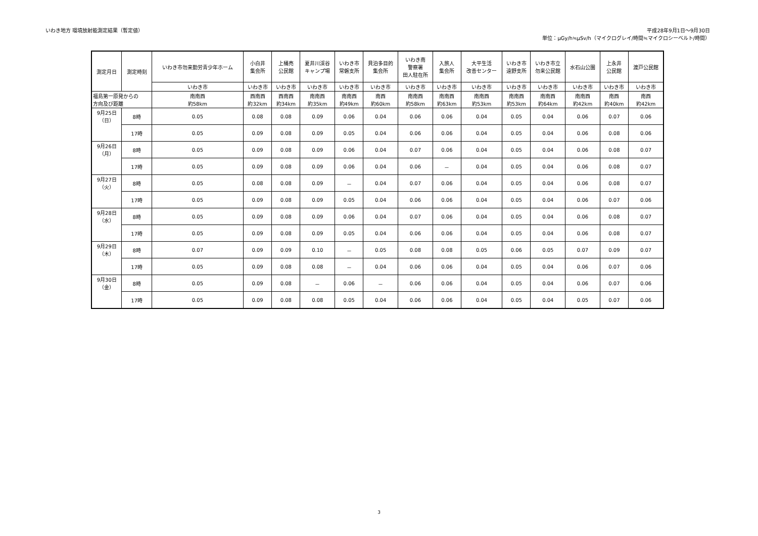いわき地方 環境放射能測定結果（暫定値）
平成28年9月1日～9月30日
単位：μGy/h≒μSv/h（マイクログレイ/時間≒マイクロシーベルト/時間）
| 測定月日 | 測定時刻 | いわき市勿来勤労青少年ホーム | 小白井 集会所 | 上桶売 公民館 | 夏井川渓谷 キャンプ場 | いわき市 常磐支所 | 貝泊多目的 集会所 | いわき南 警察署 田人駐在所 | 入旅人 集会所 | 大平生活 改善センター | いわき市 遠野支所 | いわき市立 勿来公民館 | 水石山公園 | 上永井 公民館 | 渡戸公民館 |
| --- | --- | --- | --- | --- | --- | --- | --- | --- | --- | --- | --- | --- | --- | --- | --- |
| | | いわき市 | いわき市 | いわき市 | いわき市 | いわき市 | いわき市 | いわき市 | いわき市 | いわき市 | いわき市 | いわき市 | いわき市 | いわき市 | いわき市 |
| 福島第一原発からの 方向及び距離 | | 南南西 約58km | 西南西 約32km | 西南西 約34km | 南南西 約35km | 南南西 約49km | 南西 約60km | 南南西 約58km | 南南西 約63km | 南南西 約53km | 南南西 約53km | 南南西 約64km | 南南西 約42km | 南西 約40km | 南西 約42km |
| 9月25日 （日） | 8時 | 0.05 | 0.08 | 0.08 | 0.09 | 0.06 | 0.04 | 0.06 | 0.06 | 0.04 | 0.05 | 0.04 | 0.06 | 0.07 | 0.06 |
| | 17時 | 0.05 | 0.09 | 0.08 | 0.09 | 0.05 | 0.04 | 0.06 | 0.06 | 0.04 | 0.05 | 0.04 | 0.06 | 0.08 | 0.06 |
| 9月26日 （月） | 8時 | 0.05 | 0.09 | 0.08 | 0.09 | 0.06 | 0.04 | 0.07 | 0.06 | 0.04 | 0.05 | 0.04 | 0.06 | 0.08 | 0.07 |
| | 17時 | 0.05 | 0.09 | 0.08 | 0.09 | 0.06 | 0.04 | 0.06 | － | 0.04 | 0.05 | 0.04 | 0.06 | 0.08 | 0.07 |
| 9月27日 （火） | 8時 | 0.05 | 0.08 | 0.08 | 0.09 | － | 0.04 | 0.07 | 0.06 | 0.04 | 0.05 | 0.04 | 0.06 | 0.08 | 0.07 |
| | 17時 | 0.05 | 0.09 | 0.08 | 0.09 | 0.05 | 0.04 | 0.06 | 0.06 | 0.04 | 0.05 | 0.04 | 0.06 | 0.07 | 0.06 |
| 9月28日 （水） | 8時 | 0.05 | 0.09 | 0.08 | 0.09 | 0.06 | 0.04 | 0.07 | 0.06 | 0.04 | 0.05 | 0.04 | 0.06 | 0.08 | 0.07 |
| | 17時 | 0.05 | 0.09 | 0.08 | 0.09 | 0.05 | 0.04 | 0.06 | 0.06 | 0.04 | 0.05 | 0.04 | 0.06 | 0.08 | 0.07 |
| 9月29日 （木） | 8時 | 0.07 | 0.09 | 0.09 | 0.10 | － | 0.05 | 0.08 | 0.08 | 0.05 | 0.06 | 0.05 | 0.07 | 0.09 | 0.07 |
| | 17時 | 0.05 | 0.09 | 0.08 | 0.08 | － | 0.04 | 0.06 | 0.06 | 0.04 | 0.05 | 0.04 | 0.06 | 0.07 | 0.06 |
| 9月30日 （金） | 8時 | 0.05 | 0.09 | 0.08 | － | 0.06 | － | 0.06 | 0.06 | 0.04 | 0.05 | 0.04 | 0.06 | 0.07 | 0.06 |
| | 17時 | 0.05 | 0.09 | 0.08 | 0.08 | 0.05 | 0.04 | 0.06 | 0.06 | 0.04 | 0.05 | 0.04 | 0.05 | 0.07 | 0.06 |
3